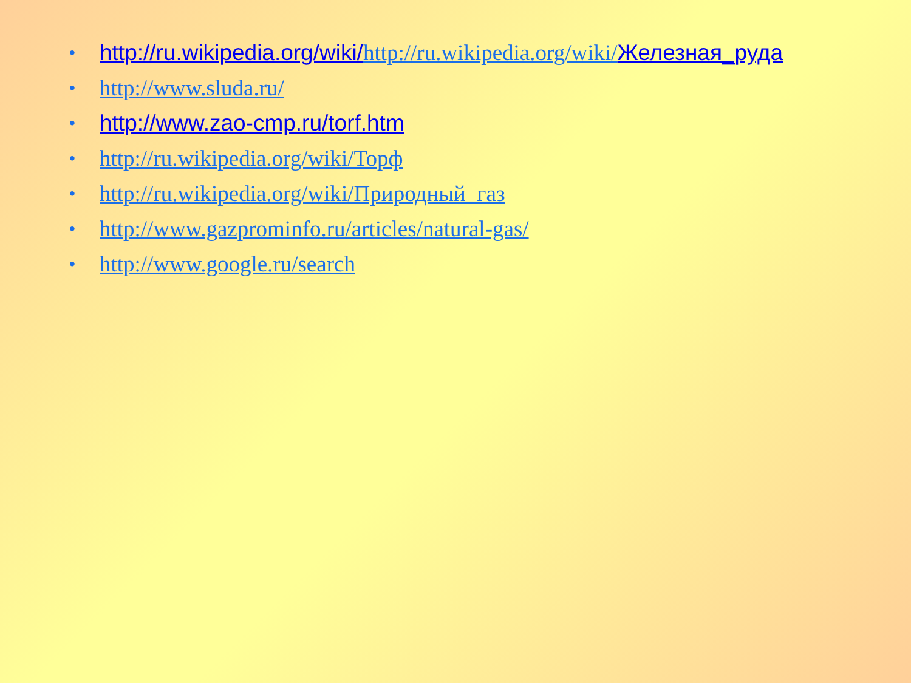• http://ru.wikipedia.org/wiki/http://ru.wikipedia.org/wiki/Железная_руда
• http://www.sluda.ru/
• http://www.zao-cmp.ru/torf.htm
• http://ru.wikipedia.org/wiki/Торф
• http://ru.wikipedia.org/wiki/Природный_газ
• http://www.gazprominfo.ru/articles/natural-gas/
• http://www.google.ru/search